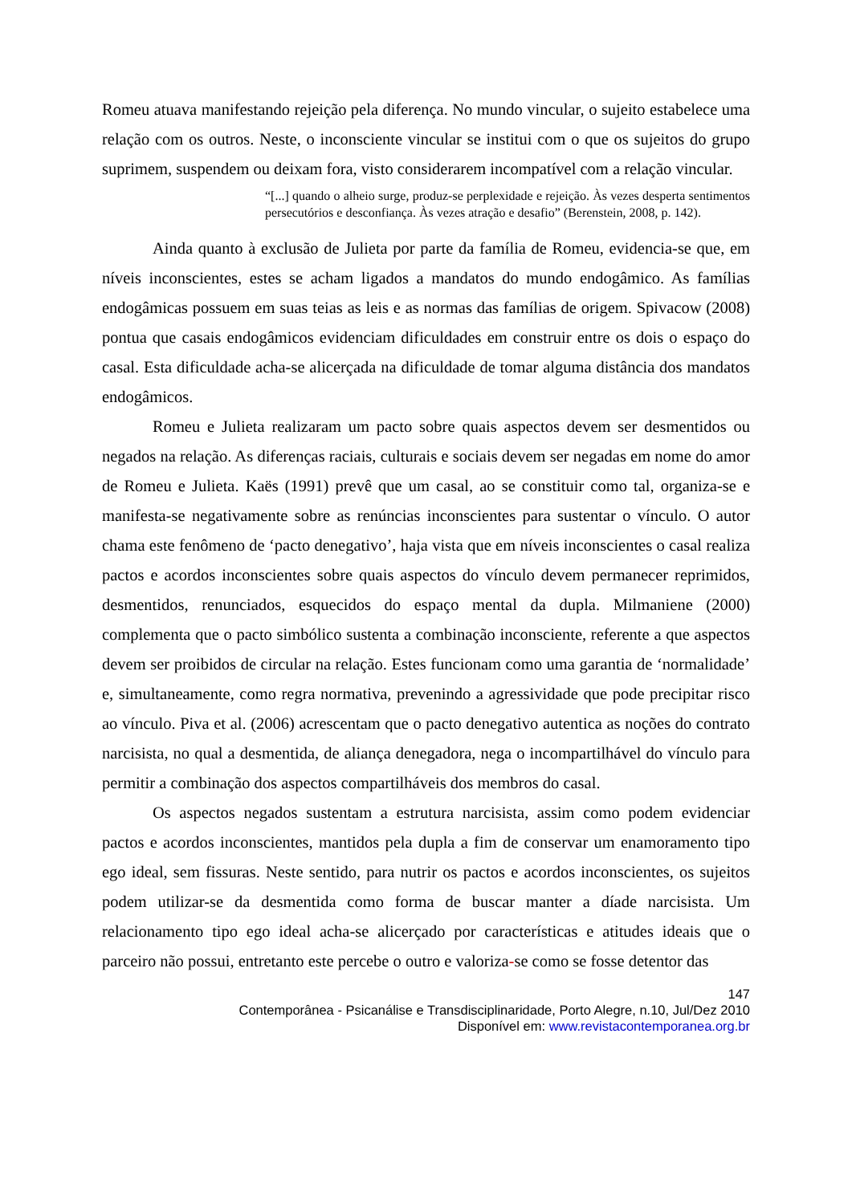Romeu atuava manifestando rejeição pela diferença. No mundo vincular, o sujeito estabelece uma relação com os outros. Neste, o inconsciente vincular se institui com o que os sujeitos do grupo suprimem, suspendem ou deixam fora, visto considerarem incompatível com a relação vincular.
“[...] quando o alheio surge, produz-se perplexidade e rejeição. Às vezes desperta sentimentos persecutórios e desconfiança. Às vezes atração e desafio” (Berenstein, 2008, p. 142).
Ainda quanto à exclusão de Julieta por parte da família de Romeu, evidencia-se que, em níveis inconscientes, estes se acham ligados a mandatos do mundo endogâmico. As famílias endogâmicas possuem em suas teias as leis e as normas das famílias de origem. Spivacow (2008) pontua que casais endogâmicos evidenciam dificuldades em construir entre os dois o espaço do casal. Esta dificuldade acha-se alicerçada na dificuldade de tomar alguma distância dos mandatos endogâmicos.
Romeu e Julieta realizaram um pacto sobre quais aspectos devem ser desmentidos ou negados na relação. As diferenças raciais, culturais e sociais devem ser negadas em nome do amor de Romeu e Julieta. Kaës (1991) prevê que um casal, ao se constituir como tal, organiza-se e manifesta-se negativamente sobre as renúncias inconscientes para sustentar o vínculo. O autor chama este fenômeno de ‘pacto denegativo’, haja vista que em níveis inconscientes o casal realiza pactos e acordos inconscientes sobre quais aspectos do vínculo devem permanecer reprimidos, desmentidos, renunciados, esquecidos do espaço mental da dupla. Milmaniene (2000) complementa que o pacto simbólico sustenta a combinação inconsciente, referente a que aspectos devem ser proibidos de circular na relação. Estes funcionam como uma garantia de ‘normalidade’ e, simultaneamente, como regra normativa, prevenindo a agressividade que pode precipitar risco ao vínculo. Piva et al. (2006) acrescentam que o pacto denegativo autentica as noções do contrato narcisista, no qual a desmentida, de aliança denegadora, nega o incompartilhável do vínculo para permitir a combinação dos aspectos compartilháveis dos membros do casal.
Os aspectos negados sustentam a estrutura narcisista, assim como podem evidenciar pactos e acordos inconscientes, mantidos pela dupla a fim de conservar um enamoramento tipo ego ideal, sem fissuras. Neste sentido, para nutrir os pactos e acordos inconscientes, os sujeitos podem utilizar-se da desmentida como forma de buscar manter a díade narcisista. Um relacionamento tipo ego ideal acha-se alicerçado por características e atitudes ideais que o parceiro não possui, entretanto este percebe o outro e valoriza-se como se fosse detentor das
147
Contemporânea - Psicanálise e Transdisciplinaridade, Porto Alegre, n.10, Jul/Dez 2010
Disponível em: www.revistacontemporanea.org.br